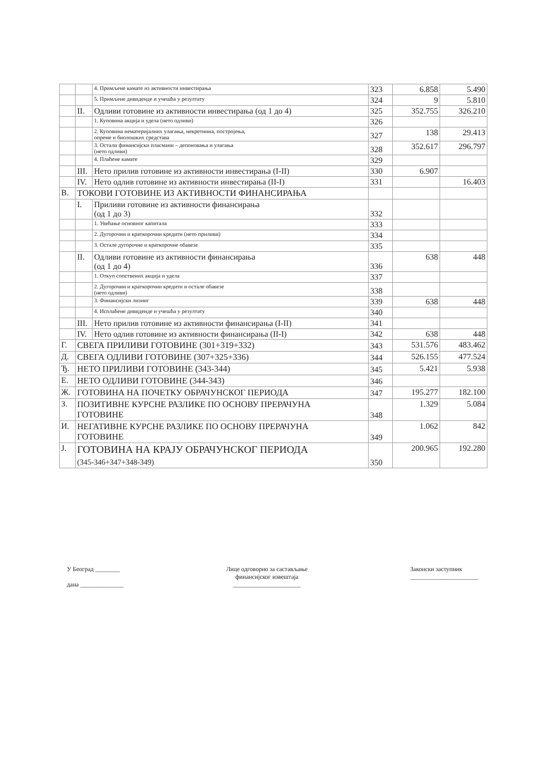| | | 4. Примљене камате из активности инвестирања | 323 | 6.858 | 5.490 |
| | | 5. Примљене дивиденде и учешћа у резултату | 324 | 9 | 5.810 |
| | II. | Одливи готовине из активности инвестирања (од 1 до 4) | 325 | 352.755 | 326.210 |
| | | 1. Куповина акција и удела (нето одливи) | 326 | | |
| | | 2. Куповина нематеријалних улагања, некретнина, постројења, опреме и биолошких средстава | 327 | 138 | 29.413 |
| | | 3. Остали финансијски пласмани – депоновања и улагања (нето одливи) | 328 | 352.617 | 296.797 |
| | | 4. Плаћене камате | 329 | | |
| | III. | Нето прилив готовине из активности инвестирања (I-II) | 330 | 6.907 | |
| | IV. | Нето одлив готовине из активности инвестирања (II-I) | 331 | | 16.403 |
| В. | ТОКОВИ ГОТОВИНЕ ИЗ АКТИВНОСТИ ФИНАНСИРАЊА | | | | |
| | I. | Приливи готовине из активности финансирања (од 1 до 3) | 332 | | |
| | | 1. Увећање основног капитала | 333 | | |
| | | 2. Дугорочни и краткорочни кредити (нето приливи) | 334 | | |
| | | 3. Остале дугорочне и краткорочне обавезе | 335 | | |
| | II. | Одливи готовине из активности финансирања (од 1 до 4) | 336 | 638 | 448 |
| | | 1. Откуп сопствених акција и удела | 337 | | |
| | | 2. Дугорочни и краткорочни кредити и остале обавезе (нето одливи) | 338 | | |
| | | 3. Финансијски лизинг | 339 | 638 | 448 |
| | | 4. Исплаћене дивиденде и учешћа у резултату | 340 | | |
| | III. | Нето прилив готовине из активности финансирања (I-II) | 341 | | |
| | IV. | Нето одлив готовине из активности финансирања (II-I) | 342 | 638 | 448 |
| Г. | СВЕГА ПРИЛИВИ ГОТОВИНЕ (301+319+332) | | 343 | 531.576 | 483.462 |
| Д. | СВЕГА ОДЛИВИ ГОТОВИНЕ (307+325+336) | | 344 | 526.155 | 477.524 |
| Ђ. | НЕТО ПРИЛИВИ ГОТОВИНЕ (343-344) | | 345 | 5.421 | 5.938 |
| Е. | НЕТО ОДЛИВИ ГОТОВИНЕ (344-343) | | 346 | | |
| Ж. | ГОТОВИНА НА ПОЧЕТКУ ОБРАЧУНСКОГ ПЕРИОДА | | 347 | 195.277 | 182.100 |
| З. | ПОЗИТИВНЕ КУРСНЕ РАЗЛИКЕ ПО ОСНОВУ ПРЕРАЧУНА ГОТОВИНЕ | | 348 | 1.329 | 5.084 |
| И. | НЕГАТИВНЕ КУРСНЕ РАЗЛИКЕ ПО ОСНОВУ ПРЕРАЧУНА ГОТОВИНЕ | | 349 | 1.062 | 842 |
| Ј. | ГОТОВИНА НА КРАЈУ ОБРАЧУНСКОГ ПЕРИОДА (345-346+347+348-349) | | 350 | 200.965 | 192.280 |
У Београд ________
дана ______________
Лице одговорно за састављање
финансијског извештаја
______________________
Законски заступник
______________________